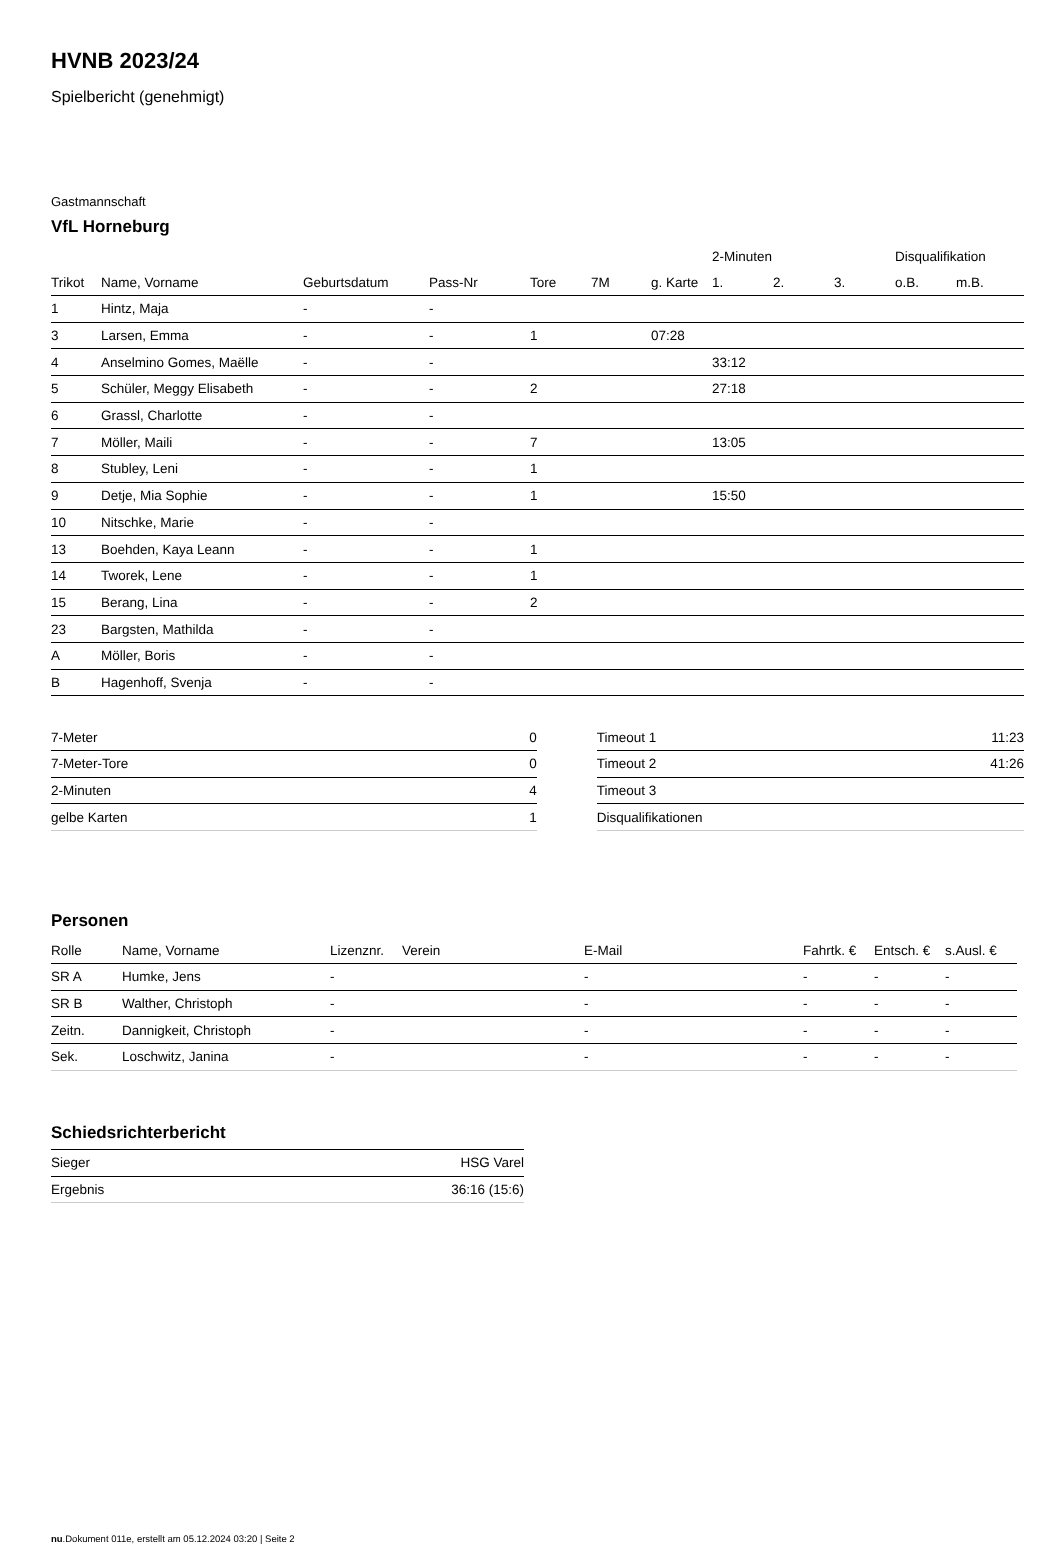HVNB 2023/24
Spielbericht (genehmigt)
Gastmannschaft
VfL Horneburg
| | | | | | | | 2-Minuten | | | Disqualifikation | |
| --- | --- | --- | --- | --- | --- | --- | --- | --- | --- | --- | --- |
| Trikot | Name, Vorname | Geburtsdatum | Pass-Nr | Tore | 7M | g. Karte | 1. | 2. | 3. | o.B. | m.B. |
| 1 | Hintz, Maja | - | - | | | | | | | | |
| 3 | Larsen, Emma | - | - | 1 | | 07:28 | | | | | |
| 4 | Anselmino Gomes, Maëlle | - | - | | | | 33:12 | | | | |
| 5 | Schüler, Meggy Elisabeth | - | - | 2 | | | 27:18 | | | | |
| 6 | Grassl, Charlotte | - | - | | | | | | | | |
| 7 | Möller, Maili | - | - | 7 | | | 13:05 | | | | |
| 8 | Stubley, Leni | - | - | 1 | | | | | | | |
| 9 | Detje, Mia Sophie | - | - | 1 | | | 15:50 | | | | |
| 10 | Nitschke, Marie | - | - | | | | | | | | |
| 13 | Boehden, Kaya Leann | - | - | 1 | | | | | | | |
| 14 | Tworek, Lene | - | - | 1 | | | | | | | |
| 15 | Berang, Lina | - | - | 2 | | | | | | | |
| 23 | Bargsten, Mathilda | - | - | | | | | | | | |
| A | Möller, Boris | - | - | | | | | | | | |
| B | Hagenhoff, Svenja | - | - | | | | | | | | |
| 7-Meter | 0 |
| 7-Meter-Tore | 0 |
| 2-Minuten | 4 |
| gelbe Karten | 1 |
| Timeout 1 | 11:23 |
| Timeout 2 | 41:26 |
| Timeout 3 | |
| Disqualifikationen | |
Personen
| Rolle | Name, Vorname | Lizenznr. | Verein | E-Mail | Fahrtk. € | Entsch. € | s.Ausl. € |
| --- | --- | --- | --- | --- | --- | --- | --- |
| SR A | Humke, Jens | - | | - | - | - | - |
| SR B | Walther, Christoph | - | | - | - | - | - |
| Zeitn. | Dannigkeit, Christoph | - | | - | - | - | - |
| Sek. | Loschwitz, Janina | - | | - | - | - | - |
Schiedsrichterbericht
| Sieger | HSG Varel |
| Ergebnis | 36:16 (15:6) |
nu.Dokument 011e, erstellt am 05.12.2024 03:20 | Seite 2